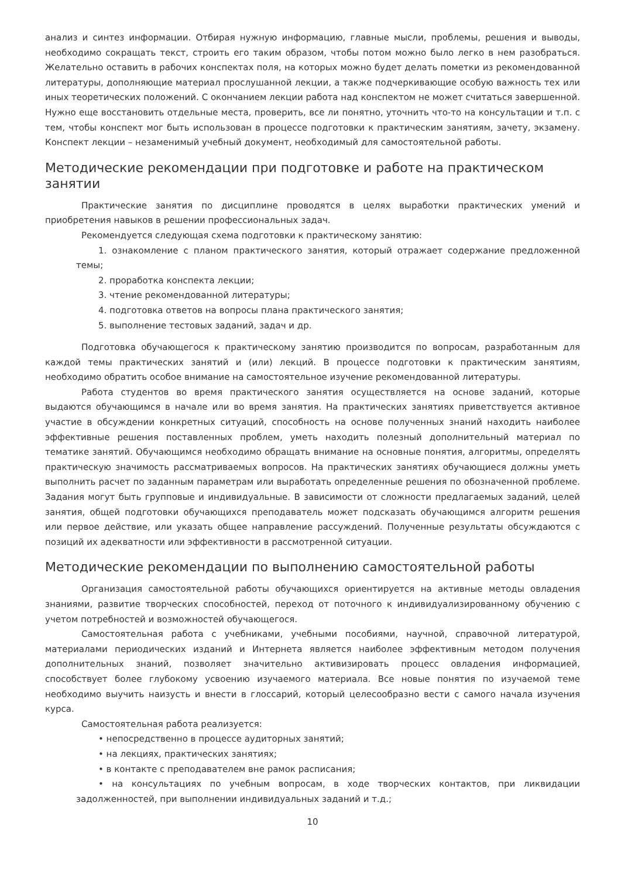анализ и синтез информации. Отбирая нужную информацию, главные мысли, проблемы, решения и выводы, необходимо сокращать текст, строить его таким образом, чтобы потом можно было легко в нем разобраться. Желательно оставить в рабочих конспектах поля, на которых можно будет делать пометки из рекомендованной литературы, дополняющие материал прослушанной лекции, а также подчеркивающие особую важность тех или иных теоретических положений. С окончанием лекции работа над конспектом не может считаться завершенной. Нужно еще восстановить отдельные места, проверить, все ли понятно, уточнить что-то на консультации и т.п. с тем, чтобы конспект мог быть использован в процессе подготовки к практическим занятиям, зачету, экзамену. Конспект лекции – незаменимый учебный документ, необходимый для самостоятельной работы.
Методические рекомендации при подготовке и работе на практическом занятии
Практические занятия по дисциплине проводятся в целях выработки практических умений и приобретения навыков в решении профессиональных задач.
Рекомендуется следующая схема подготовки к практическому занятию:
1. ознакомление с планом практического занятия, который отражает содержание предложенной темы;
2. проработка конспекта лекции;
3. чтение рекомендованной литературы;
4. подготовка ответов на вопросы плана практического занятия;
5. выполнение тестовых заданий, задач и др.
Подготовка обучающегося к практическому занятию производится по вопросам, разработанным для каждой темы практических занятий и (или) лекций. В процессе подготовки к практическим занятиям, необходимо обратить особое внимание на самостоятельное изучение рекомендованной литературы.
Работа студентов во время практического занятия осуществляется на основе заданий, которые выдаются обучающимся в начале или во время занятия. На практических занятиях приветствуется активное участие в обсуждении конкретных ситуаций, способность на основе полученных знаний находить наиболее эффективные решения поставленных проблем, уметь находить полезный дополнительный материал по тематике занятий. Обучающимся необходимо обращать внимание на основные понятия, алгоритмы, определять практическую значимость рассматриваемых вопросов. На практических занятиях обучающиеся должны уметь выполнить расчет по заданным параметрам или выработать определенные решения по обозначенной проблеме. Задания могут быть групповые и индивидуальные. В зависимости от сложности предлагаемых заданий, целей занятия, общей подготовки обучающихся преподаватель может подсказать обучающимся алгоритм решения или первое действие, или указать общее направление рассуждений. Полученные результаты обсуждаются с позиций их адекватности или эффективности в рассмотренной ситуации.
Методические рекомендации по выполнению самостоятельной работы
Организация самостоятельной работы обучающихся ориентируется на активные методы овладения знаниями, развитие творческих способностей, переход от поточного к индивидуализированному обучению с учетом потребностей и возможностей обучающегося.
Самостоятельная работа с учебниками, учебными пособиями, научной, справочной литературой, материалами периодических изданий и Интернета является наиболее эффективным методом получения дополнительных знаний, позволяет значительно активизировать процесс овладения информацией, способствует более глубокому усвоению изучаемого материала. Все новые понятия по изучаемой теме необходимо выучить наизусть и внести в глоссарий, который целесообразно вести с самого начала изучения курса.
Самостоятельная работа реализуется:
• непосредственно в процессе аудиторных занятий;
• на лекциях, практических занятиях;
• в контакте с преподавателем вне рамок расписания;
• на консультациях по учебным вопросам, в ходе творческих контактов, при ликвидации задолженностей, при выполнении индивидуальных заданий и т.д.;
10